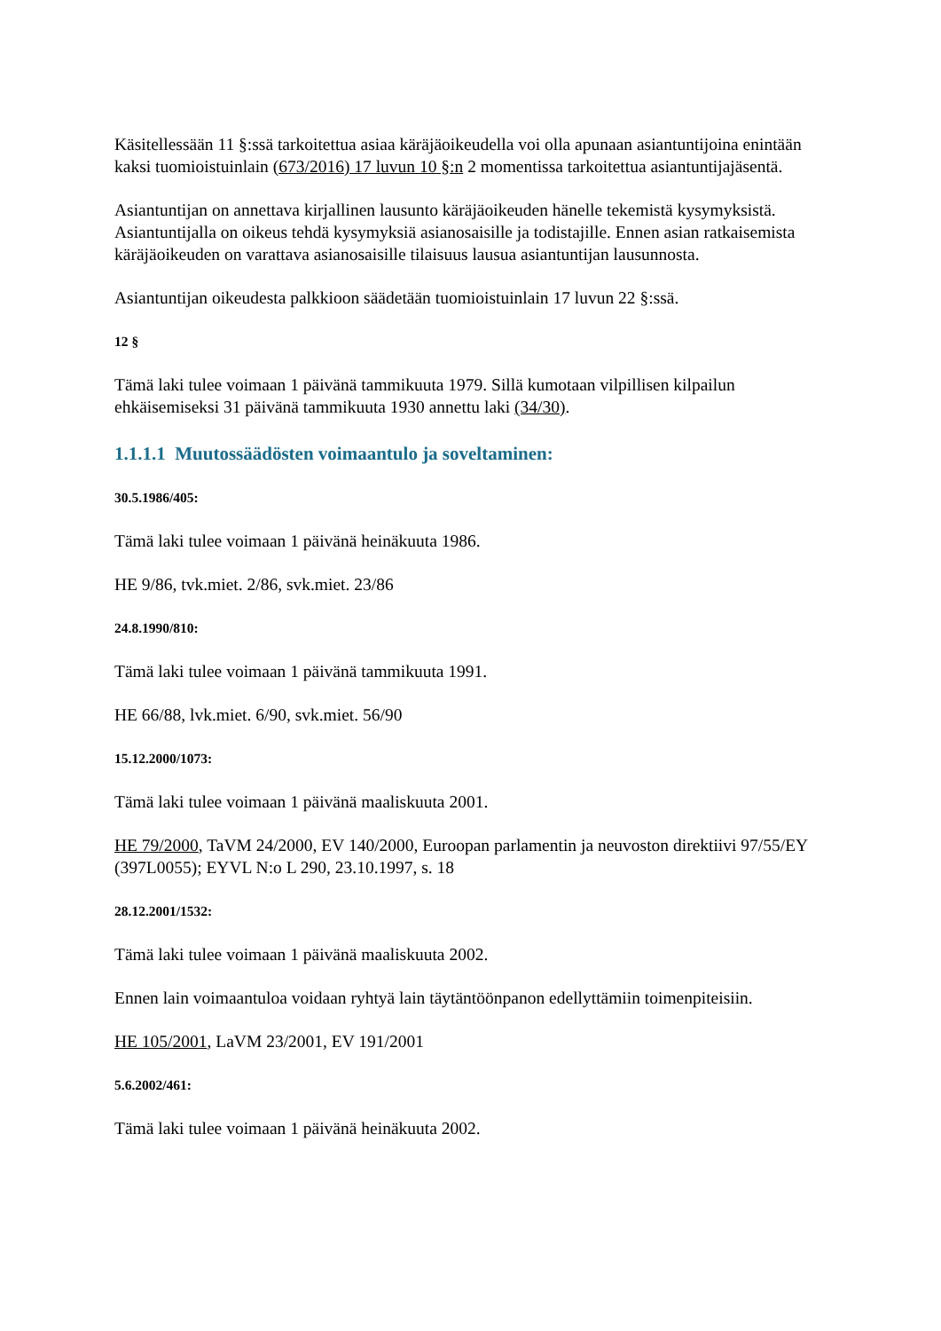Käsitellessään 11 §:ssä tarkoitettua asiaa käräjäoikeudella voi olla apunaan asiantuntijoina enintään kaksi tuomioistuinlain (673/2016) 17 luvun 10 §:n 2 momentissa tarkoitettua asiantuntijajäsentä.
Asiantuntijan on annettava kirjallinen lausunto käräjäoikeuden hänelle tekemistä kysymyksistä. Asiantuntijalla on oikeus tehdä kysymyksiä asianosaisille ja todistajille. Ennen asian ratkaisemista käräjäoikeuden on varattava asianosaisille tilaisuus lausua asiantuntijan lausunnosta.
Asiantuntijan oikeudesta palkkioon säädetään tuomioistuinlain 17 luvun 22 §:ssä.
12 §
Tämä laki tulee voimaan 1 päivänä tammikuuta 1979. Sillä kumotaan vilpillisen kilpailun ehkäisemiseksi 31 päivänä tammikuuta 1930 annettu laki (34/30).
1.1.1.1 Muutossäädösten voimaantulo ja soveltaminen:
30.5.1986/405:
Tämä laki tulee voimaan 1 päivänä heinäkuuta 1986.
HE 9/86, tvk.miet. 2/86, svk.miet. 23/86
24.8.1990/810:
Tämä laki tulee voimaan 1 päivänä tammikuuta 1991.
HE 66/88, lvk.miet. 6/90, svk.miet. 56/90
15.12.2000/1073:
Tämä laki tulee voimaan 1 päivänä maaliskuuta 2001.
HE 79/2000, TaVM 24/2000, EV 140/2000, Euroopan parlamentin ja neuvoston direktiivi 97/55/EY (397L0055); EYVL N:o L 290, 23.10.1997, s. 18
28.12.2001/1532:
Tämä laki tulee voimaan 1 päivänä maaliskuuta 2002.
Ennen lain voimaantuloa voidaan ryhtyä lain täytäntöönpanon edellyttämiin toimenpiteisiin.
HE 105/2001, LaVM 23/2001, EV 191/2001
5.6.2002/461:
Tämä laki tulee voimaan 1 päivänä heinäkuuta 2002.